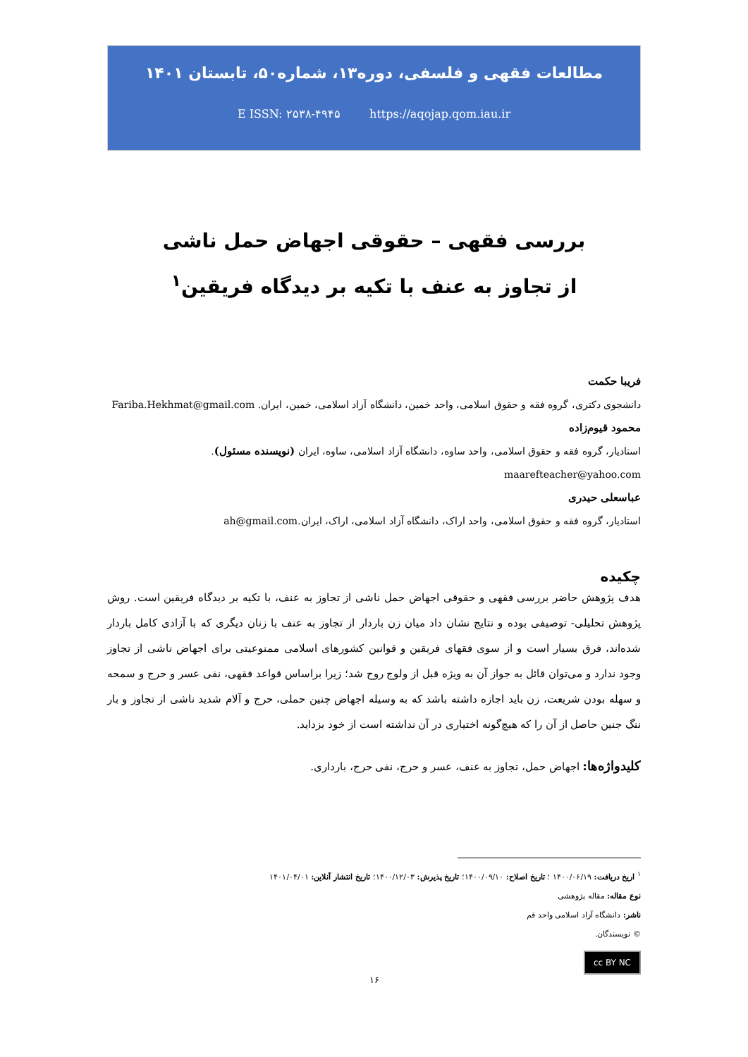مطالعات فقهی و فلسفی، دوره۱۳، شماره۵۰، تابستان ۱۴۰۱
E ISSN: ۲۵۳۸-۴۹۴۵ https://aqojap.qom.iau.ir
بررسی فقهی – حقوقی اجهاض حمل ناشی
از تجاوز به عنف با تکیه بر دیدگاه فریقین<sup>۱</sup>
فریبا حکمت
دانشجوی دکتری، گروه فقه و حقوق اسلامی، واحد خمین، دانشگاه آزاد اسلامی، خمین، ایران. Fariba.Hekhmat@gmail.com
محمود قیوم‌زاده
استادیار، گروه فقه و حقوق اسلامی، واحد ساوه، دانشگاه آزاد اسلامی، ساوه، ایران (نویسنده مسئول). maarefteacher@yahoo.com
عباسعلی حیدری
استادیار، گروه فقه و حقوق اسلامی، واحد اراک، دانشگاه آزاد اسلامی، اراک، ایران.ah@gmail.com
چکیده
هدف پژوهش حاضر بررسی فقهی و حقوقی اجهاض حمل ناشی از تجاوز به عنف، با تکیه بر دیدگاه فریقین است. روش پژوهش تحلیلی- توصیفی بوده و نتایج نشان داد میان زن باردار از تجاوز به عنف با زنان دیگری که با آزادی کامل باردار شده‌اند، فرق بسیار است و از سوی فقهای فریقین و قوانین کشورهای اسلامی ممنوعیتی برای اجهاض ناشی از تجاوز وجود ندارد و می‌توان قائل به جواز آن به ویژه قبل از ولوج روح شد؛ زیرا براساس قواعد فقهی، نفی عسر و حرج و سمحه و سهله بودن شریعت، زن باید اجازه داشته باشد که به وسیله اجهاض چنین حملی، حرج و آلام شدید ناشی از تجاوز و بار ننگ جنین حاصل از آن را که هیچ‌گونه اختیاری در آن نداشته است از خود بزداید.
کلیدواژه‌ها: اجهاض حمل، تجاوز به عنف، عسر و حرج، نفی حرج، بارداری.
<sup>۱</sup> اریخ دریافت: ۱۴۰۰/۰۶/۱۹ ؛ تاریخ اصلاح: ۱۴۰۰/۰۹/۱۰؛ تاریخ پذیرش: ۱۴۰۰/۱۲/۰۳؛ تاریخ انتشار آنلاین: ۱۴۰۱/۰۴/۰۱
نوع مقاله: مقاله پژوهشی
ناشر: دانشگاه آزاد اسلامی واحد قم
© نویسندگان.
cc BY NC
۱۶